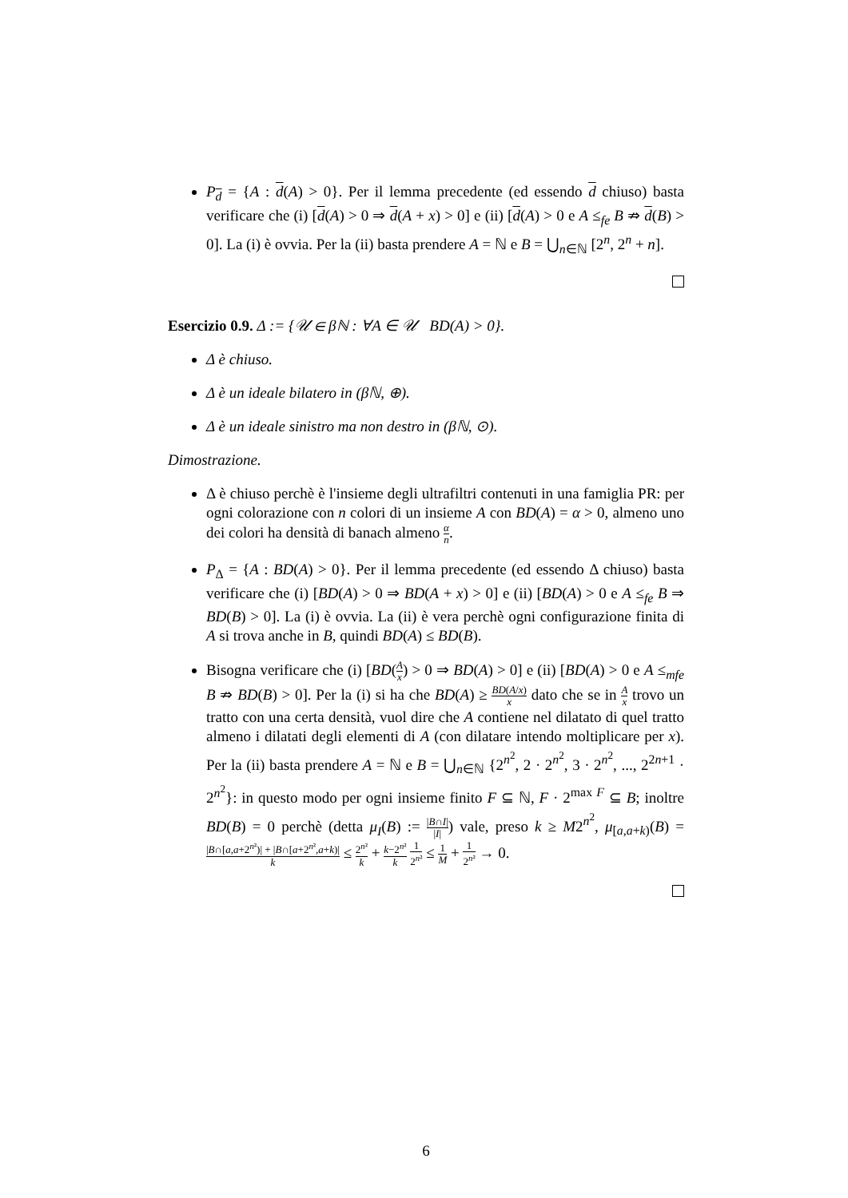P<sub>d</sub> = {A : d(A) > 0}. Per il lemma precedente (ed essendo d chiuso) basta verificare che (i) [d(A) > 0 ⇒ d(A + x) > 0] e (ii) [d(A) > 0 e A ≤<sub>fe</sub> B ⇏ d(B) > 0]. La (i) è ovvia. Per la (ii) basta prendere A = ℕ e B = ⋃<sub>n∈ℕ</sub> [2<sup>n</sup>, 2<sup>n</sup> + n].
Esercizio 0.9. Δ := {𝒰 ∈ βℕ : ∀A ∈ 𝒰 BD(A) > 0}.
Δ è chiuso.
Δ è un ideale bilatero in (βℕ, ⊕).
Δ è un ideale sinistro ma non destro in (βℕ, ⊙).
Dimostrazione.
Δ è chiuso perchè è l'insieme degli ultrafiltri contenuti in una famiglia PR: per ogni colorazione con n colori di un insieme A con BD(A) = α > 0, almeno uno dei colori ha densità di banach almeno α n.
P<sub>Δ</sub> = {A : BD(A) > 0}. Per il lemma precedente (ed essendo Δ chiuso) basta verificare che (i) [BD(A) > 0 ⇒ BD(A + x) > 0] e (ii) [BD(A) > 0 e A ≤<sub>fe</sub> B ⇒ BD(B) > 0]. La (i) è ovvia. La (ii) è vera perchè ogni configurazione finita di A si trova anche in B, quindi BD(A) ≤ BD(B).
Bisogna verificare che (i) [BD(A x) > 0 ⇒ BD(A) > 0] e (ii) [BD(A) > 0 e A ≤<sub>mfe</sub> B ⇏ BD(B) > 0]. Per la (i) si ha che BD(A) ≥ BD(A/x) x dato che se in A x trovo un tratto con una certa densità, vuol dire che A contiene nel dilatato di quel tratto almeno i dilatati degli elementi di A (con dilatare intendo moltiplicare per x). Per la (ii) basta prendere A = ℕ e B = ⋃<sub>n∈ℕ</sub> {2<sup>n<sup>2</sup></sup>, 2 · 2<sup>n<sup>2</sup></sup>, 3 · 2<sup>n<sup>2</sup></sup>, ..., 2<sup>2n+1</sup> · 2<sup>n<sup>2</sup></sup>}: in questo modo per ogni insieme finito F ⊆ ℕ, F · 2<sup>max F</sup> ⊆ B; inoltre BD(B) = 0 perchè (detta μ<sub>I</sub>(B) := |B∩I| |I|) vale, preso k ≥ M2<sup>n<sup>2</sup></sup>, μ<sub>[a,a+k)</sub>(B) = |B∩[a,a+2<sup>n²</sup>)| + |B∩[a+2<sup>n²</sup>,a+k)| k ≤ 2<sup>n²</sup> k + k−2<sup>n²</sup> k 1 2<sup>n²</sup> ≤ 1 M + 1 2<sup>n²</sup> → 0.
6